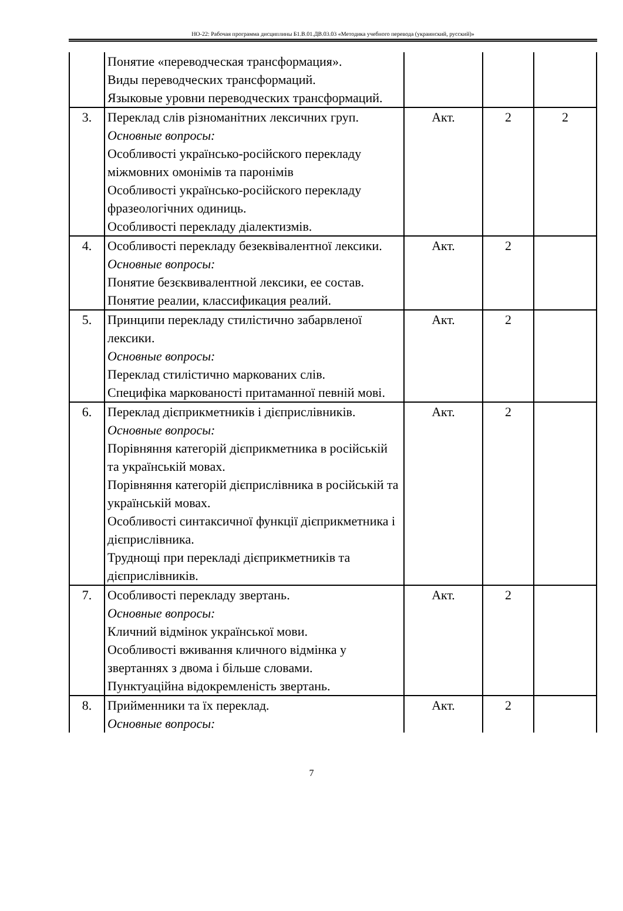НО-22: Рабочая программа дисциплины Б1.В.01.ДВ.03.03 «Методика учебного перевода (украинский, русский)»
| | Понятие «переводческая трансформация». Виды переводческих трансформаций. Языковые уровни переводческих трансформаций. | | | |
| 3. | Переклад слів різноманітних лексичних груп. Основные вопросы: Особливості українсько-російского перекладу міжмовних омонімів та паронімів Особливості українсько-російского перекладу фразеологічних одиниць. Особливості перекладу діалектизмів. | Акт. | 2 | 2 |
| 4. | Особливості перекладу безеквівалентної лексики. Основные вопросы: Понятие безєквивалентной лексики, ее состав. Понятие реалии, классификация реалий. | Акт. | 2 | |
| 5. | Принципи перекладу стилістично забарвленої лексики. Основные вопросы: Переклад стилістично маркованих слів. Специфіка маркованості притаманної певній мові. | Акт. | 2 | |
| 6. | Переклад дієприкметників і дієприслівників. Основные вопросы: Порівняння категорій дієприкметника в російській та українській мовах. Порівняння категорій дієприслівника в російській та українській мовах. Особливості синтаксичної функції дієприкметника і дієприслівника. Труднощі при перекладі дієприкметників та дієприслівників. | Акт. | 2 | |
| 7. | Особливості перекладу звертань. Основные вопросы: Кличний відмінок української мови. Особливості вживання кличного відмінка у звертаннях з двома і більше словами. Пунктуаційна відокремленість звертань. | Акт. | 2 | |
| 8. | Прийменники та їх переклад. Основные вопросы: | Акт. | 2 | |
7